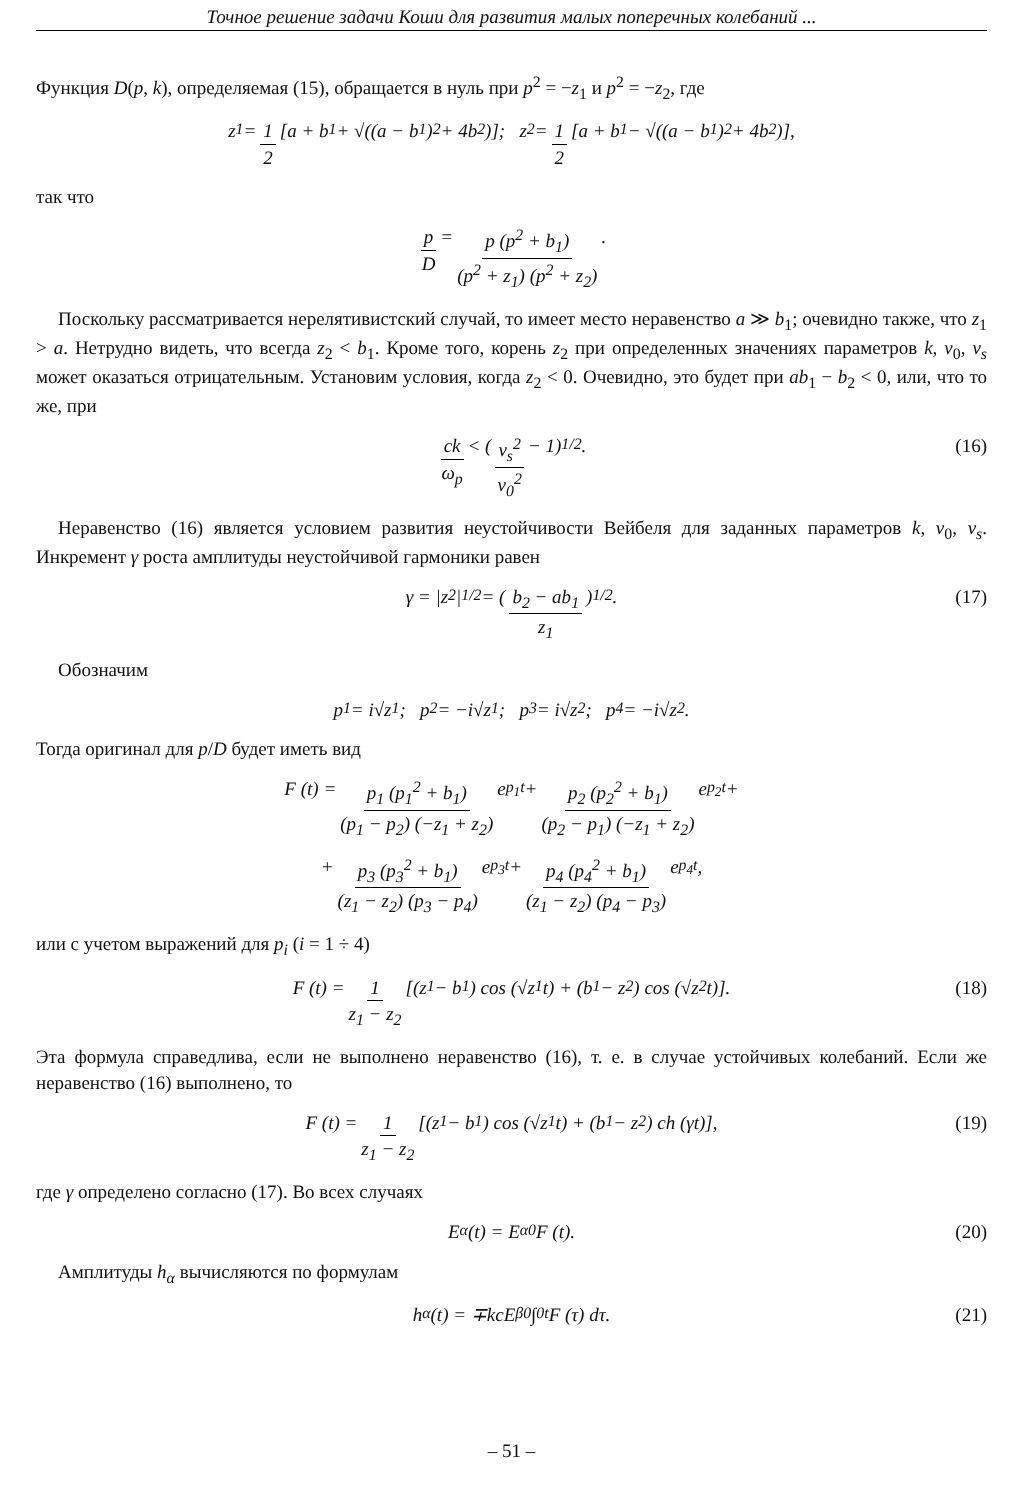Точное решение задачи Коши для развития малых поперечных колебаний ...
Функция D(p, k), определяемая (15), обращается в нуль при p<sup>2</sup> = −z<sub>1</sub> и p<sup>2</sup> = −z<sub>2</sub>, где
z<sub>1</sub> = 1 2 [a + b<sub>1</sub> + √((a − b<sub>1</sub>)<sup>2</sup> + 4b<sub>2</sub>)]; z<sub>2</sub> = 1 2 [a + b<sub>1</sub> − √((a − b<sub>1</sub>)<sup>2</sup> + 4b<sub>2</sub>)],
так что
p D = p (p<sup>2</sup> + b<sub>1</sub>) (p<sup>2</sup> + z<sub>1</sub>) (p<sup>2</sup> + z<sub>2</sub>).
Поскольку рассматривается нерелятивистский случай, то имеет место неравенство a ≫ b<sub>1</sub>; очевидно также, что z<sub>1</sub> > a. Нетрудно видеть, что всегда z<sub>2</sub> < b<sub>1</sub>. Кроме того, корень z<sub>2</sub> при определенных значениях параметров k, v<sub>0</sub>, v<sub>s</sub> может оказаться отрицательным. Установим условия, когда z<sub>2</sub> < 0. Очевидно, это будет при ab<sub>1</sub> − b<sub>2</sub> < 0, или, что то же, при
ck ω<sub>p</sub> < (v<sub>s</sub><sup>2</sup> v<sub>0</sub><sup>2</sup> − 1)<sup>1/2</sup>. (16)
Неравенство (16) является условием развития неустойчивости Вейбеля для заданных параметров k, v<sub>0</sub>, v<sub>s</sub>. Инкремент γ роста амплитуды неустойчивой гармоники равен
γ = |z<sub>2</sub>|<sup>1/2</sup> = (b<sub>2</sub> − ab<sub>1</sub> z<sub>1</sub>)<sup>1/2</sup>. (17)
Обозначим
p<sub>1</sub> = i√z<sub>1</sub>; p<sub>2</sub> = −i√z<sub>1</sub>; p<sub>3</sub> = i√z<sub>2</sub>; p<sub>4</sub> = −i√z<sub>2</sub>.
Тогда оригинал для p/D будет иметь вид
F (t) = p<sub>1</sub> (p<sub>1</sub><sup>2</sup> + b<sub>1</sub>) (p<sub>1</sub> − p<sub>2</sub>) (−z<sub>1</sub> + z<sub>2</sub>) e<sup>p<sub>1</sub>t</sup> + p<sub>2</sub> (p<sub>2</sub><sup>2</sup> + b<sub>1</sub>) (p<sub>2</sub> − p<sub>1</sub>) (−z<sub>1</sub> + z<sub>2</sub>) e<sup>p<sub>2</sub>t</sup>+
+ p<sub>3</sub> (p<sub>3</sub><sup>2</sup> + b<sub>1</sub>) (z<sub>1</sub> − z<sub>2</sub>) (p<sub>3</sub> − p<sub>4</sub>) e<sup>p<sub>3</sub>t</sup> + p<sub>4</sub> (p<sub>4</sub><sup>2</sup> + b<sub>1</sub>) (z<sub>1</sub> − z<sub>2</sub>) (p<sub>4</sub> − p<sub>3</sub>) e<sup>p<sub>4</sub>t</sup>,
или с учетом выражений для p<sub>i</sub> (i = 1 ÷ 4)
F (t) = 1 z<sub>1</sub> − z<sub>2</sub> [(z<sub>1</sub> − b<sub>1</sub>) cos (√z<sub>1</sub>t) + (b<sub>1</sub> − z<sub>2</sub>) cos (√z<sub>2</sub>t)]. (18)
Эта формула справедлива, если не выполнено неравенство (16), т. е. в случае устойчивых колебаний. Если же неравенство (16) выполнено, то
F (t) = 1 z<sub>1</sub> − z<sub>2</sub> [(z<sub>1</sub> − b<sub>1</sub>) cos (√z<sub>1</sub>t) + (b<sub>1</sub> − z<sub>2</sub>) ch (γt)], (19)
где γ определено согласно (17). Во всех случаях
E<sub>α</sub> (t) = E<sub>α0</sub>F (t). (20)
Амплитуды h<sub>α</sub> вычисляются по формулам
h<sub>α</sub> (t) = ∓kcE<sub>β0</sub> ∫<sub>0</sub><sup>t</sup> F (τ) dτ. (21)
– 51 –